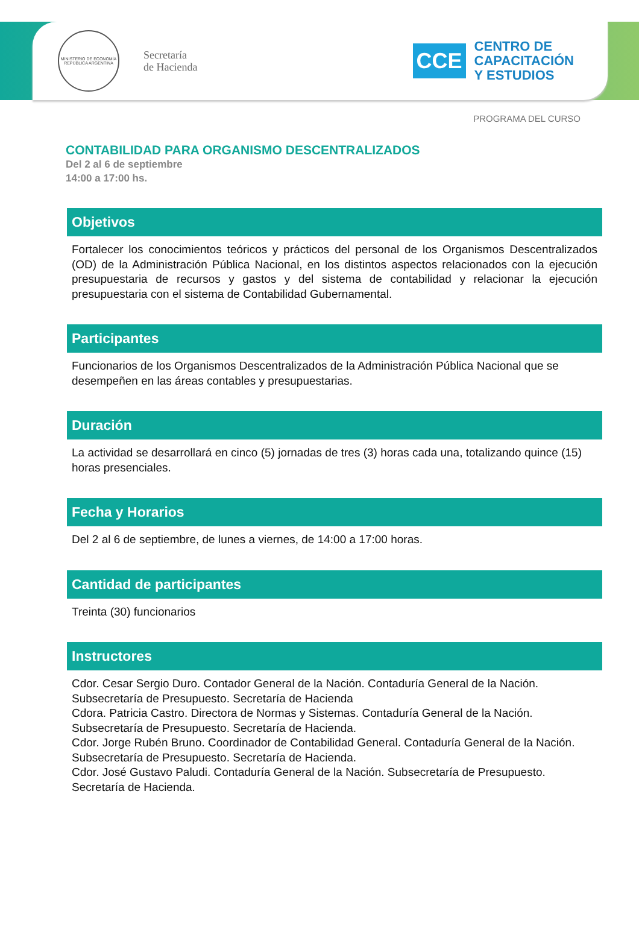MINISTERIO DE ECONOMÍA
REPÚBLICA ARGENTINA
Secretaría
de Hacienda
CCE
CENTRO DE
CAPACITACIÓN
Y ESTUDIOS
PROGRAMA DEL CURSO
CONTABILIDAD PARA ORGANISMO DESCENTRALIZADOS
Del 2 al 6 de septiembre
14:00 a 17:00 hs.
Objetivos
Fortalecer los conocimientos teóricos y prácticos del personal de los Organismos Descentralizados (OD) de la Administración Pública Nacional, en los distintos aspectos relacionados con la ejecución presupuestaria de recursos y gastos y del sistema de contabilidad y relacionar la ejecución presupuestaria con el sistema de Contabilidad Gubernamental.
Participantes
Funcionarios de los Organismos Descentralizados de la Administración Pública Nacional que se desempeñen en las áreas contables y presupuestarias.
Duración
La actividad se desarrollará en cinco (5) jornadas de tres (3) horas cada una, totalizando quince (15) horas presenciales.
Fecha y Horarios
Del 2 al 6 de septiembre, de lunes a viernes, de 14:00 a 17:00 horas.
Cantidad de participantes
Treinta (30) funcionarios
Instructores
Cdor. Cesar Sergio Duro. Contador General de la Nación. Contaduría General de la Nación. Subsecretaría de Presupuesto. Secretaría de Hacienda
Cdora. Patricia Castro. Directora de Normas y Sistemas. Contaduría General de la Nación. Subsecretaría de Presupuesto. Secretaría de Hacienda.
Cdor. Jorge Rubén Bruno. Coordinador de Contabilidad General. Contaduría General de la Nación. Subsecretaría de Presupuesto. Secretaría de Hacienda.
Cdor. José Gustavo Paludi. Contaduría General de la Nación. Subsecretaría de Presupuesto. Secretaría de Hacienda.